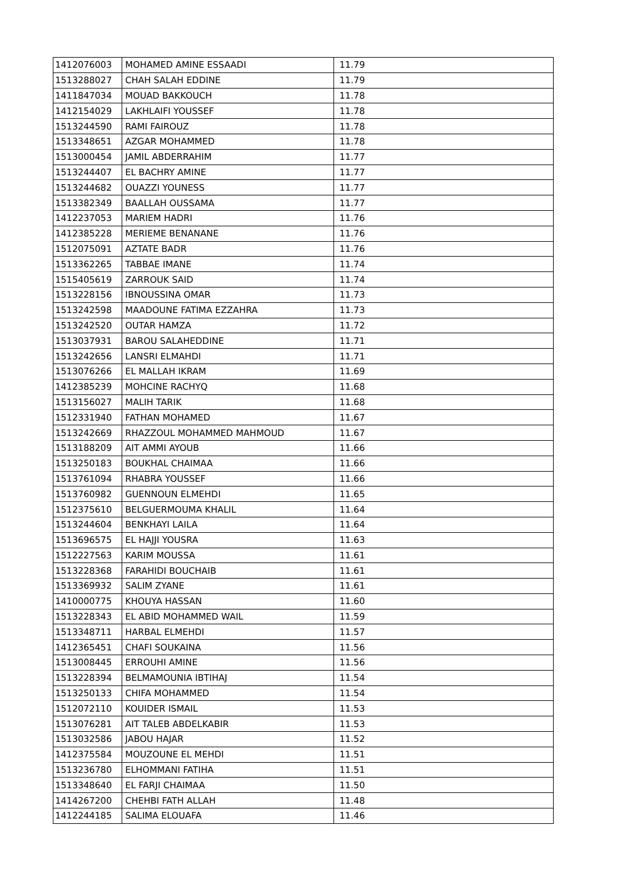| 1412076003 | MOHAMED AMINE ESSAADI | 11.79 |
| 1513288027 | CHAH SALAH EDDINE | 11.79 |
| 1411847034 | MOUAD BAKKOUCH | 11.78 |
| 1412154029 | LAKHLAIFI YOUSSEF | 11.78 |
| 1513244590 | RAMI FAIROUZ | 11.78 |
| 1513348651 | AZGAR MOHAMMED | 11.78 |
| 1513000454 | JAMIL ABDERRAHIM | 11.77 |
| 1513244407 | EL BACHRY AMINE | 11.77 |
| 1513244682 | OUAZZI YOUNESS | 11.77 |
| 1513382349 | BAALLAH OUSSAMA | 11.77 |
| 1412237053 | MARIEM HADRI | 11.76 |
| 1412385228 | MERIEME BENANANE | 11.76 |
| 1512075091 | AZTATE BADR | 11.76 |
| 1513362265 | TABBAE IMANE | 11.74 |
| 1515405619 | ZARROUK SAID | 11.74 |
| 1513228156 | IBNOUSSINA OMAR | 11.73 |
| 1513242598 | MAADOUNE FATIMA EZZAHRA | 11.73 |
| 1513242520 | OUTAR HAMZA | 11.72 |
| 1513037931 | BAROU SALAHEDDINE | 11.71 |
| 1513242656 | LANSRI ELMAHDI | 11.71 |
| 1513076266 | EL MALLAH IKRAM | 11.69 |
| 1412385239 | MOHCINE RACHYQ | 11.68 |
| 1513156027 | MALIH TARIK | 11.68 |
| 1512331940 | FATHAN MOHAMED | 11.67 |
| 1513242669 | RHAZZOUL MOHAMMED MAHMOUD | 11.67 |
| 1513188209 | AIT AMMI AYOUB | 11.66 |
| 1513250183 | BOUKHAL CHAIMAA | 11.66 |
| 1513761094 | RHABRA YOUSSEF | 11.66 |
| 1513760982 | GUENNOUN ELMEHDI | 11.65 |
| 1512375610 | BELGUERMOUMA KHALIL | 11.64 |
| 1513244604 | BENKHAYI LAILA | 11.64 |
| 1513696575 | EL HAJJI YOUSRA | 11.63 |
| 1512227563 | KARIM MOUSSA | 11.61 |
| 1513228368 | FARAHIDI BOUCHAIB | 11.61 |
| 1513369932 | SALIM ZYANE | 11.61 |
| 1410000775 | KHOUYA HASSAN | 11.60 |
| 1513228343 | EL ABID MOHAMMED WAIL | 11.59 |
| 1513348711 | HARBAL ELMEHDI | 11.57 |
| 1412365451 | CHAFI SOUKAINA | 11.56 |
| 1513008445 | ERROUHI AMINE | 11.56 |
| 1513228394 | BELMAMOUNIA IBTIHAJ | 11.54 |
| 1513250133 | CHIFA MOHAMMED | 11.54 |
| 1512072110 | KOUIDER ISMAIL | 11.53 |
| 1513076281 | AIT TALEB ABDELKABIR | 11.53 |
| 1513032586 | JABOU HAJAR | 11.52 |
| 1412375584 | MOUZOUNE EL MEHDI | 11.51 |
| 1513236780 | ELHOMMANI FATIHA | 11.51 |
| 1513348640 | EL FARJI CHAIMAA | 11.50 |
| 1414267200 | CHEHBI FATH ALLAH | 11.48 |
| 1412244185 | SALIMA ELOUAFA | 11.46 |